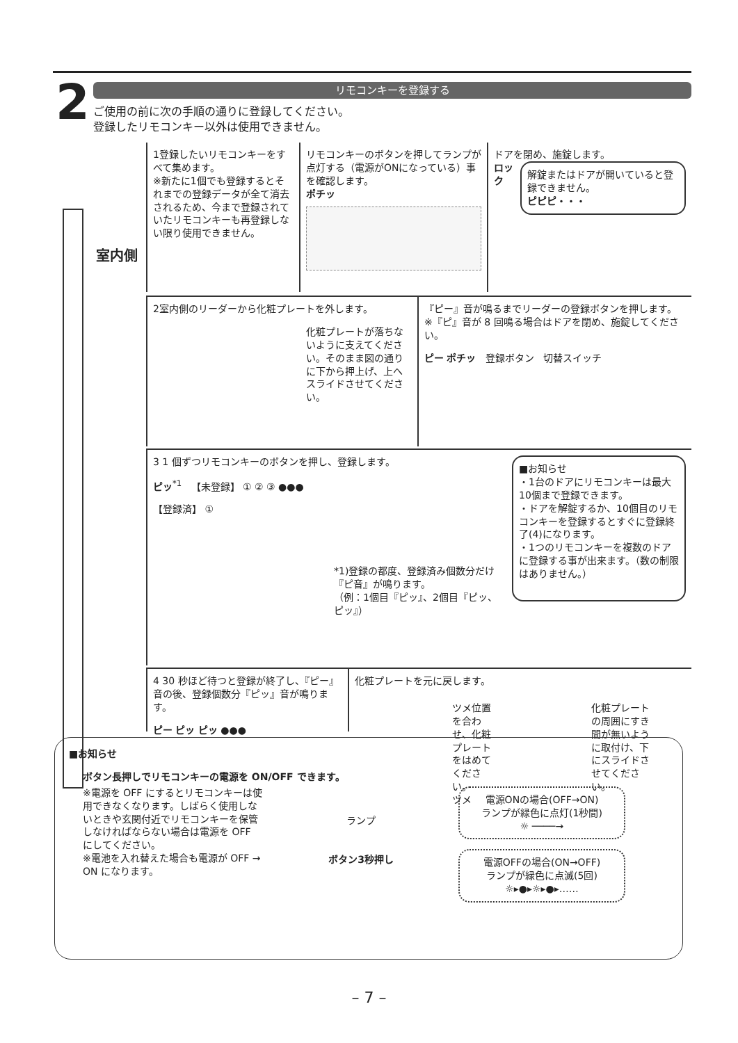2 リモコンキーを登録する
ご使用の前に次の手順の通りに登録してください。
登録したリモコンキー以外は使用できません。
室内側
1登録したいリモコンキーをすべて集めます。
※新たに1個でも登録するとそれまでの登録データが全て消去されるため、今まで登録されていたリモコンキーも再登録しない限り使用できません。
リモコンキーのボタンを押してランプが点灯する（電源がONになっている）事を確認します。
ポチッ
ドアを閉め、施錠します。
ロック
解錠またはドアが開いていると登録できません。
ピピピ・・・
2室内側のリーダーから化粧プレートを外します。
化粧プレートが落ちないように支えてください。そのまま図の通りに下から押上げ、上へスライドさせてください。
『ピー』音が鳴るまでリーダーの登録ボタンを押します。
※『ピ』音が 8 回鳴る場合はドアを閉め、施錠してください。
ピー ポチッ 登録ボタン 切替スイッチ
3 1 個ずつリモコンキーのボタンを押し、登録します。
ピッ<sup>*1</sup> 【未登録】 ① ② ③ ●●●
【登録済】 ①
*1)登録の都度、登録済み個数分だけ『ピ音』が鳴ります。
（例：1個目『ピッ』、2個目『ピッ、ピッ』）
■お知らせ
・1台のドアにリモコンキーは最大10個まで登録できます。
・ドアを解錠するか、10個目のリモコンキーを登録するとすぐに登録終了(4)になります。
・1つのリモコンキーを複数のドアに登録する事が出来ます。（数の制限はありません。）
4 30 秒ほど待つと登録が終了し、『ピー』音の後、登録個数分『ピッ』音が鳴ります。
ピー ピッ ピッ ●●●
化粧プレートを元に戻します。
ツメ位置を合わせ、化粧プレートをはめてください。
ツメ
化粧プレートの周囲にすき間が無いように取付け、下にスライドさせてください。
■お知らせ
ボタン長押しでリモコンキーの電源を ON/OFF できます。
※電源を OFF にするとリモコンキーは使用できなくなります。しばらく使用しないときや玄関付近でリモコンキーを保管しなければならない場合は電源を OFF にしてください。
※電池を入れ替えた場合も電源が OFF → ON になります。
ランプ
ボタン3秒押し
電源ONの場合(OFF→ON)
ランプが緑色に点灯(1秒間)
☼ ────→
電源OFFの場合(ON→OFF)
ランプが緑色に点滅(5回)
☼▸●▸☼▸●▸……
– 7 –